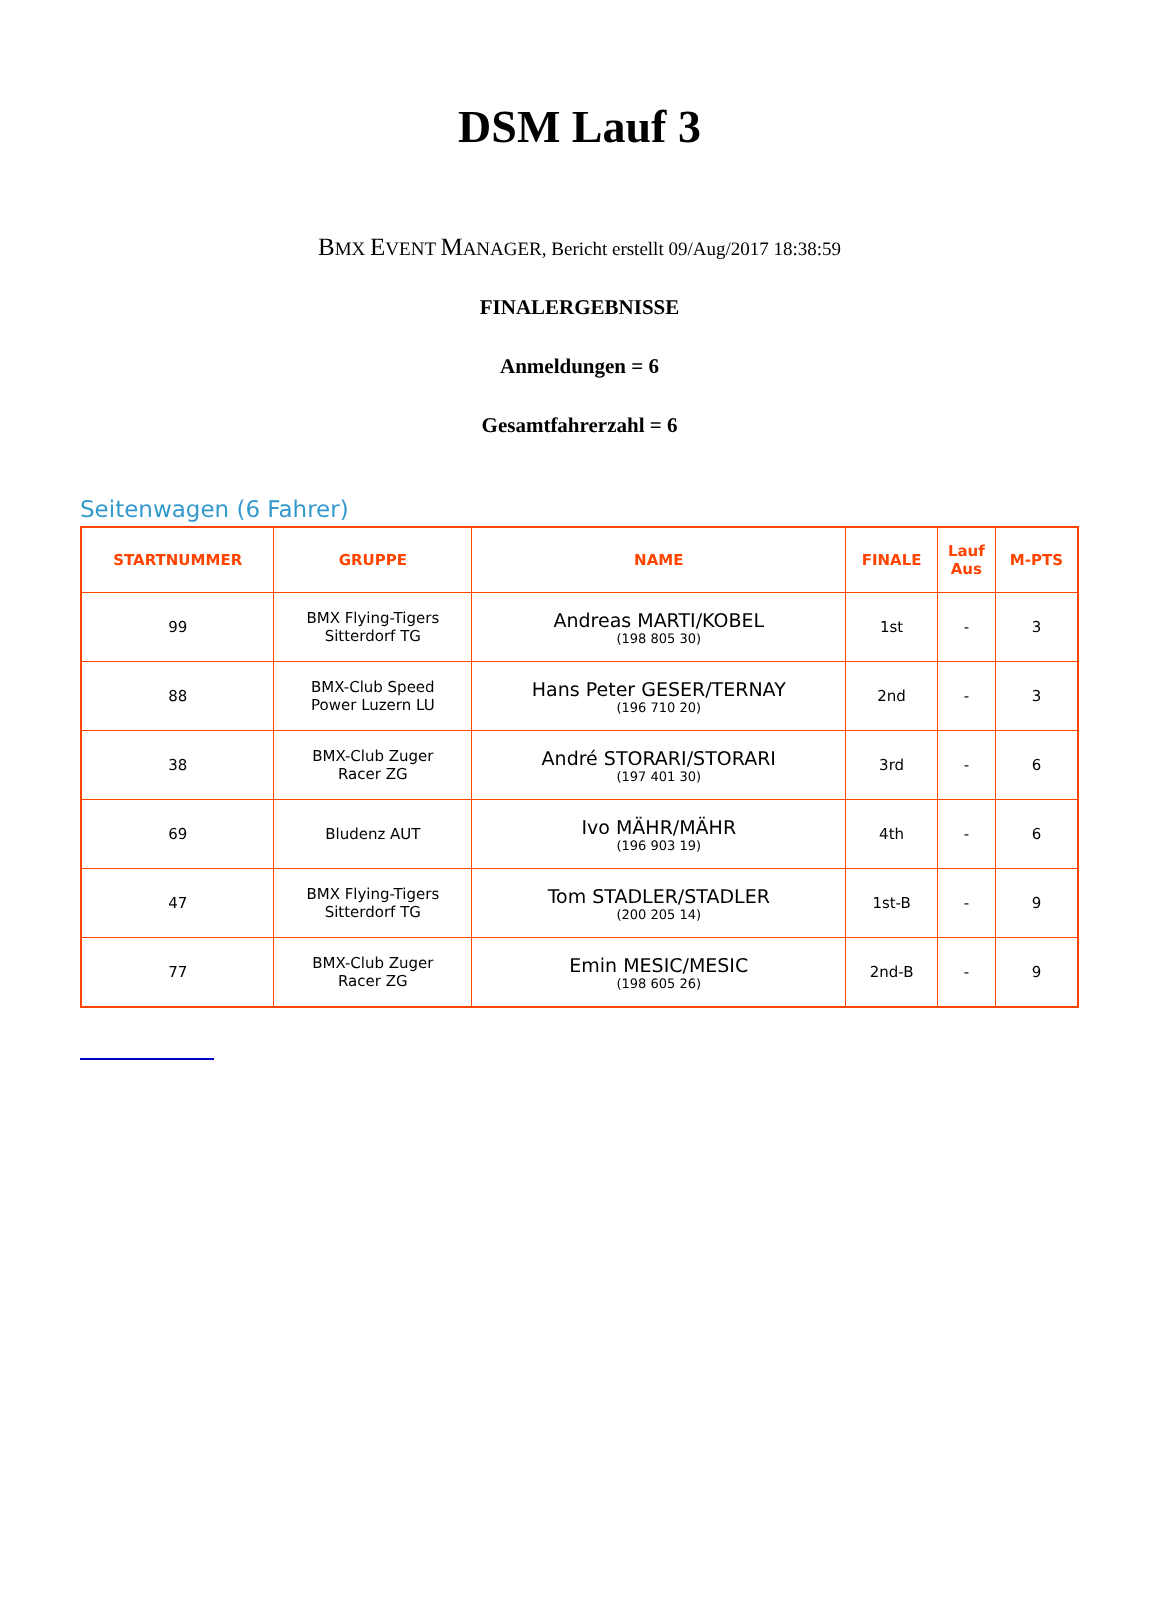DSM Lauf 3
BMX EVENT MANAGER, Bericht erstellt 09/Aug/2017 18:38:59
FINALERGEBNISSE
Anmeldungen = 6
Gesamtfahrerzahl = 6
Seitenwagen (6 Fahrer)
| STARTNUMMER | GRUPPE | NAME | FINALE | Lauf Aus | M-PTS |
| --- | --- | --- | --- | --- | --- |
| 99 | BMX Flying-Tigers Sitterdorf TG | Andreas MARTI/KOBEL (198 805 30) | 1st | - | 3 |
| 88 | BMX-Club Speed Power Luzern LU | Hans Peter GESER/TERNAY (196 710 20) | 2nd | - | 3 |
| 38 | BMX-Club Zuger Racer ZG | André STORARI/STORARI (197 401 30) | 3rd | - | 6 |
| 69 | Bludenz AUT | Ivo MÄHR/MÄHR (196 903 19) | 4th | - | 6 |
| 47 | BMX Flying-Tigers Sitterdorf TG | Tom STADLER/STADLER (200 205 14) | 1st-B | - | 9 |
| 77 | BMX-Club Zuger Racer ZG | Emin MESIC/MESIC (198 605 26) | 2nd-B | - | 9 |